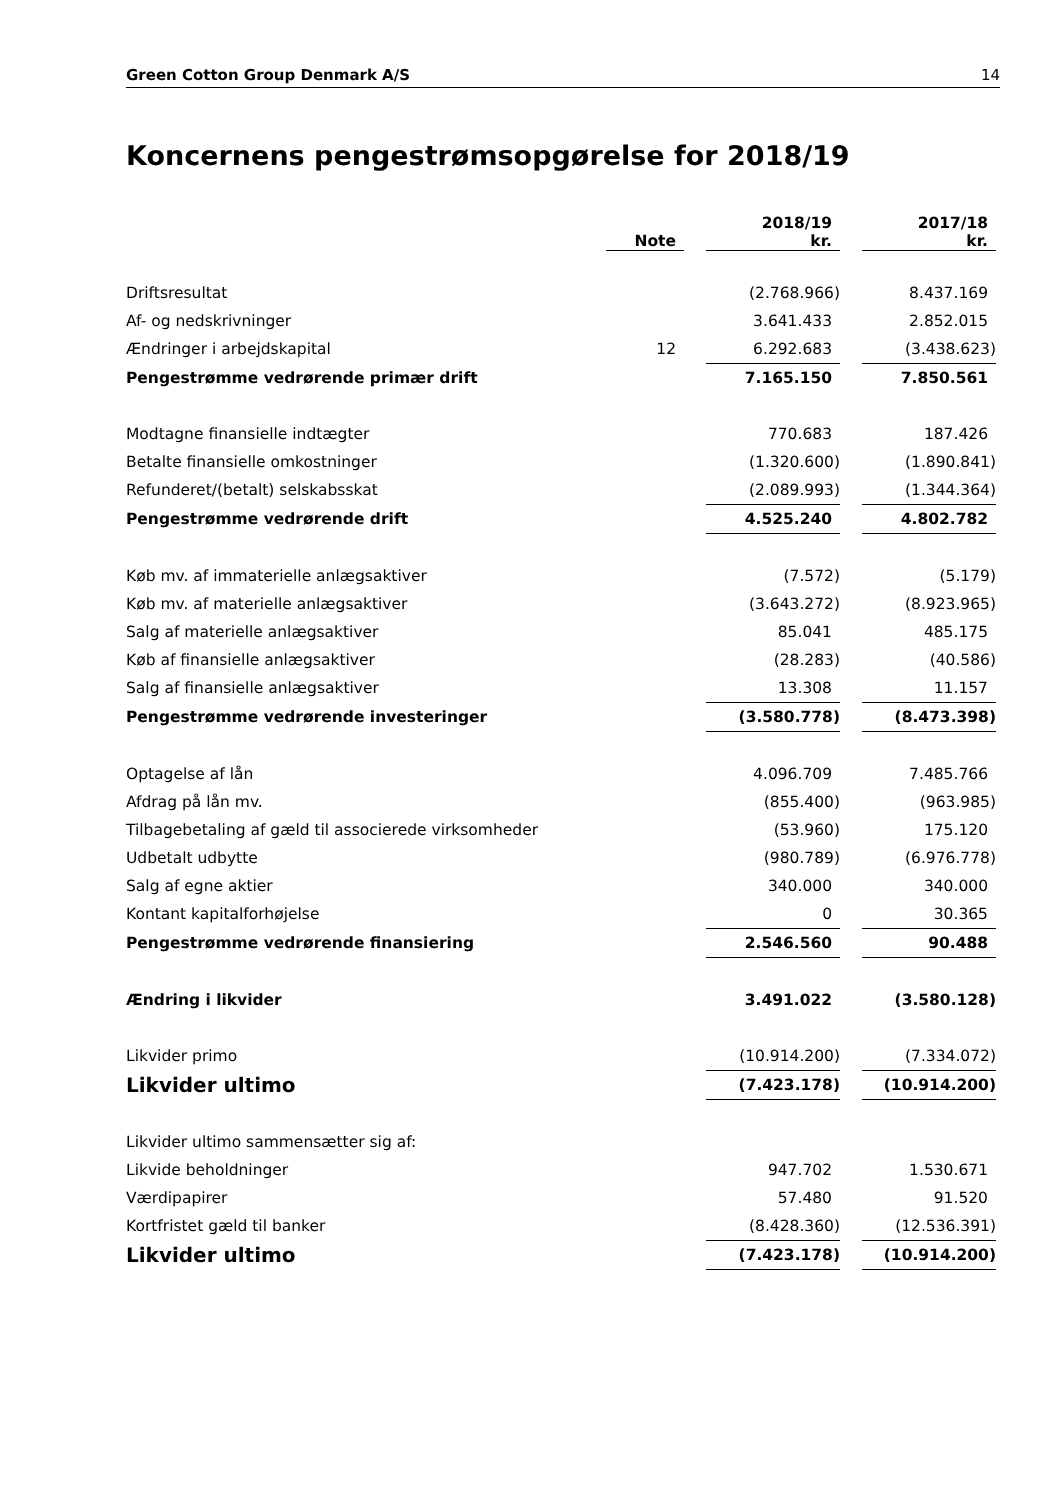Green Cotton Group Denmark A/S 14
Koncernens pengestrømsopgørelse for 2018/19
| | Note | | 2018/19 kr. | | 2017/18 kr. |
| --- | --- | --- | --- | --- | --- |
| Driftsresultat | | | (2.768.966) | | 8.437.169 |
| Af- og nedskrivninger | | | 3.641.433 | | 2.852.015 |
| Ændringer i arbejdskapital | 12 | | 6.292.683 | | (3.438.623) |
| Pengestrømme vedrørende primær drift | | | 7.165.150 | | 7.850.561 |
| Modtagne finansielle indtægter | | | 770.683 | | 187.426 |
| Betalte finansielle omkostninger | | | (1.320.600) | | (1.890.841) |
| Refunderet/(betalt) selskabsskat | | | (2.089.993) | | (1.344.364) |
| Pengestrømme vedrørende drift | | | 4.525.240 | | 4.802.782 |
| Køb mv. af immaterielle anlægsaktiver | | | (7.572) | | (5.179) |
| Køb mv. af materielle anlægsaktiver | | | (3.643.272) | | (8.923.965) |
| Salg af materielle anlægsaktiver | | | 85.041 | | 485.175 |
| Køb af finansielle anlægsaktiver | | | (28.283) | | (40.586) |
| Salg af finansielle anlægsaktiver | | | 13.308 | | 11.157 |
| Pengestrømme vedrørende investeringer | | | (3.580.778) | | (8.473.398) |
| Optagelse af lån | | | 4.096.709 | | 7.485.766 |
| Afdrag på lån mv. | | | (855.400) | | (963.985) |
| Tilbagebetaling af gæld til associerede virksomheder | | | (53.960) | | 175.120 |
| Udbetalt udbytte | | | (980.789) | | (6.976.778) |
| Salg af egne aktier | | | 340.000 | | 340.000 |
| Kontant kapitalforhøjelse | | | 0 | | 30.365 |
| Pengestrømme vedrørende finansiering | | | 2.546.560 | | 90.488 |
| Ændring i likvider | | | 3.491.022 | | (3.580.128) |
| Likvider primo | | | (10.914.200) | | (7.334.072) |
| Likvider ultimo | | | (7.423.178) | | (10.914.200) |
| Likvider ultimo sammensætter sig af: | | | | | |
| Likvide beholdninger | | | 947.702 | | 1.530.671 |
| Værdipapirer | | | 57.480 | | 91.520 |
| Kortfristet gæld til banker | | | (8.428.360) | | (12.536.391) |
| Likvider ultimo | | | (7.423.178) | | (10.914.200) |